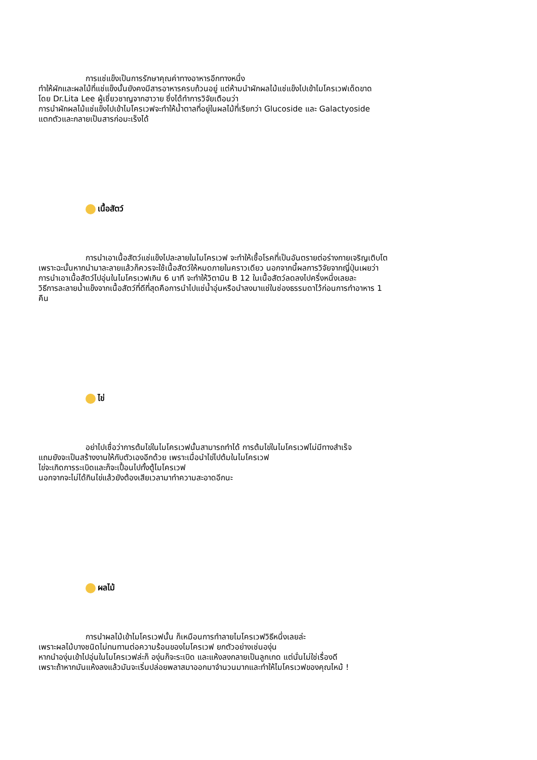การแช่แข็งเป็นการรักษาคุณค่าทางอาหารอีกทางหนึ่ง
ทำให้ผักและผลไม้ที่แช่แข็งนั้นยังคงมีสารอาหารครบถ้วนอยู่ แต่ห้ามนำผักผลไม้แช่แข็งไปเข้าไมโครเวฟเด็ดขาด
โดย Dr.Lita Lee ผู้เชี่ยวชาญจากฮาวาย ซึ่งได้ทำการวิจัยเตือนว่า
การนำผักผลไม้แช่แข็งไปเข้าไมโครเวฟจะทำให้น้ำตาลที่อยู่ในผลไม้ที่เรียกว่า Glucoside และ Galactyoside
แตกตัวและกลายเป็นสารก่อมะเร็งได้
เนื้อสัตว์
การนำเอาเนื้อสัตว์แช่แข็งไปละลายในไมโครเวฟ จะทำให้เชื้อโรคที่เป็นอันตรายต่อร่างกายเจริญเติบโต
เพราะฉะนั้นหากนำมาละลายแล้วก็ควรจะใช้เนื้อสัตว์ให้หมดภายในคราวเดียว นอกจากนี้ผลการวิจัยจากญี่ปุ่นเผยว่า
การนำเอาเนื้อสัตว์ไปอุ่นในไมโครเวฟเกิน 6 นาที จะทำให้วิตามิน B 12 ในเนื้อสัตว์ลดลงไปครึ่งหนึ่งเลยละ
วิธีการละลายน้ำแข็งจากเนื้อสัตว์ที่ดีที่สุดคือการนำไปแช่น้ำอุ่นหรือนำลงมาแช่ในช่องธรรมดาไว้ก่อนการทำอาหาร 1
คืน
ไข่
อย่าไปเชื่อว่าการต้มไข่ในไมโครเวฟนั้นสามารถทำได้ การต้มไข่ในไมโครเวฟไม่มีทางสำเร็จ
แถมยังจะเป็นสร้างงานให้กับตัวเองอีกด้วย เพราะเมื่อนำไข่ไปต้มในไมโครเวฟ
ไข่จะเกิดการระเบิดและก็จะเปื้อนไปทั้งตู้ไมโครเวฟ
นอกจากจะไม่ได้กินไข่แล้วยังต้องเสียเวลามาทำความสะอาดอีกนะ
ผลไม้
การนำผลไม้เข้าไมโครเวฟนั้น ก็เหมือนการทำลายไมโครเวฟวิธีหนึ่งเลยล่ะ
เพราะผลไม้บางชนิดไม่ทนทานต่อความร้อนของไมโครเวฟ ยกตัวอย่างเช่นองุ่น
หากนำองุ่นเข้าไปอุ่นในไมโครเวฟล่ะก็ องุ่นก็จะระเบิด และแห้งลงกลายเป็นลูกเกด แต่นั่นไม่ใช่เรื่องดี
เพราะถ้าหากมันแห้งลงแล้วมันจะเริ่มปล่อยพลาสมาออกมาจำนวนมากและทำให้ไมโครเวฟของคุณไหม้ !